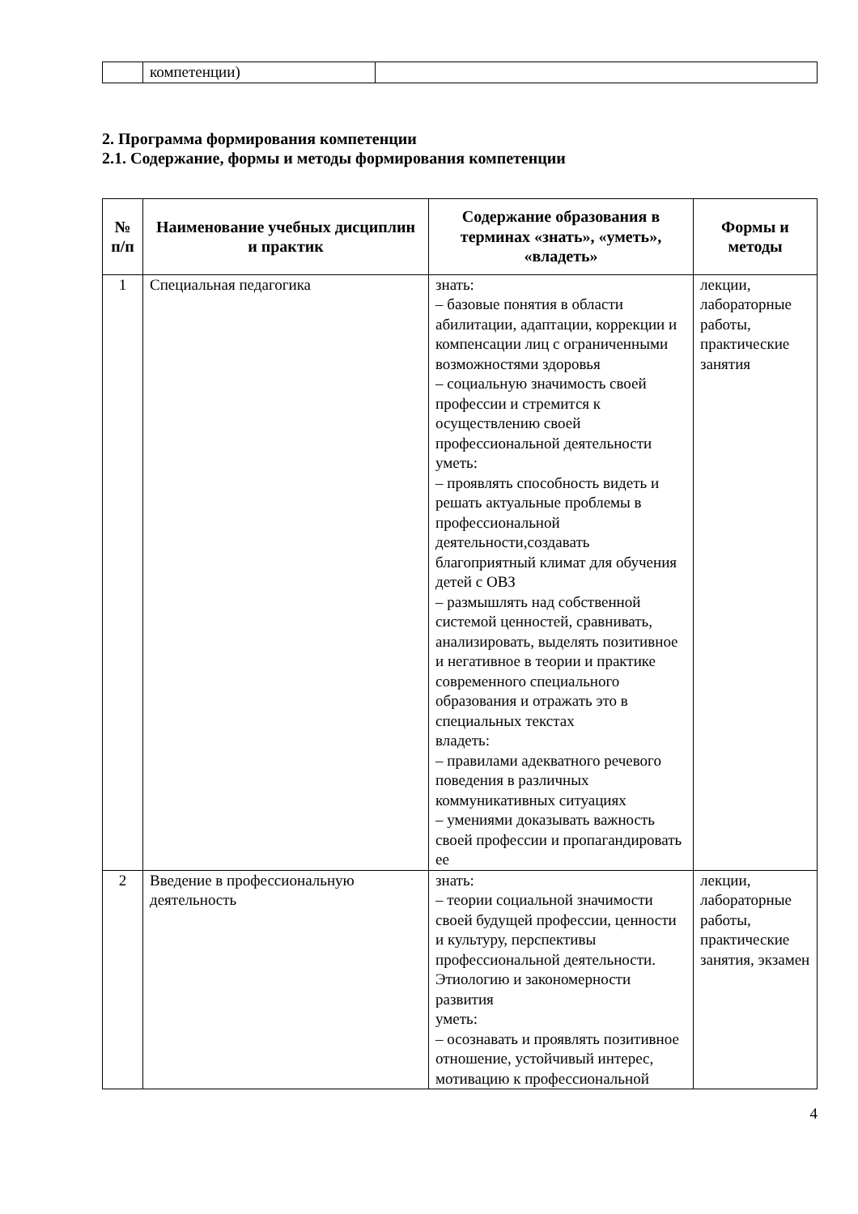| | компетенции) | |
2. Программа формирования компетенции
2.1. Содержание, формы и методы формирования компетенции
| № п/п | Наименование учебных дисциплин и практик | Содержание образования в терминах «знать», «уметь», «владеть» | Формы и методы |
| --- | --- | --- | --- |
| 1 | Специальная педагогика | знать: – базовые понятия в области абилитации, адаптации, коррекции и компенсации лиц с ограниченными возможностями здоровья – социальную значимость своей профессии и стремится к осуществлению своей профессиональной деятельности уметь: – проявлять способность видеть и решать актуальные проблемы в профессиональной деятельности,создавать благоприятный климат для обучения детей с ОВЗ – размышлять над собственной системой ценностей, сравнивать, анализировать, выделять позитивное и негативное в теории и практике современного специального образования и отражать это в специальных текстах владеть: – правилами адекватного речевого поведения в различных коммуникативных ситуациях – умениями доказывать важность своей профессии и пропагандировать ее | лекции, лабораторные работы, практические занятия |
| 2 | Введение в профессиональную деятельность | знать: – теории социальной значимости своей будущей профессии, ценности и культуру, перспективы профессиональной деятельности. Этиологию и закономерности развития уметь: – осознавать и проявлять позитивное отношение, устойчивый интерес, мотивацию к профессиональной | лекции, лабораторные работы, практические занятия, экзамен |
4